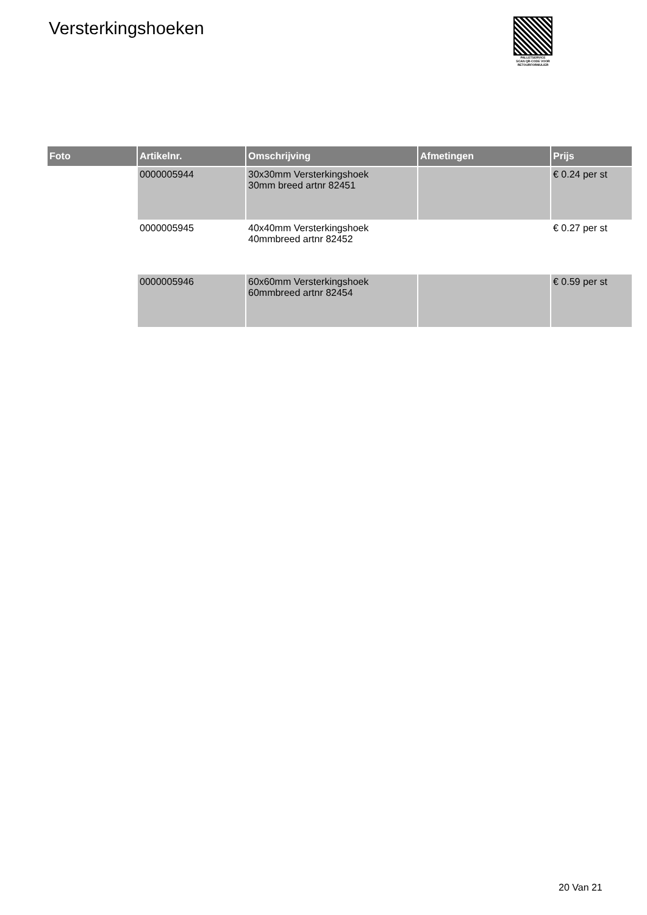Versterkingshoeken
PALLETSERVICE
SCAN QR-CODE VOOR RETOURFORMULIER
| Foto | Artikelnr. | Omschrijving | Afmetingen | Prijs |
| --- | --- | --- | --- | --- |
| | 0000005944 | 30x30mm Versterkingshoek 30mm breed artnr 82451 | | € 0.24 per st |
| | 0000005945 | 40x40mm Versterkingshoek 40mmbreed artnr 82452 | | € 0.27 per st |
| | 0000005946 | 60x60mm Versterkingshoek 60mmbreed artnr 82454 | | € 0.59 per st |
20 Van 21